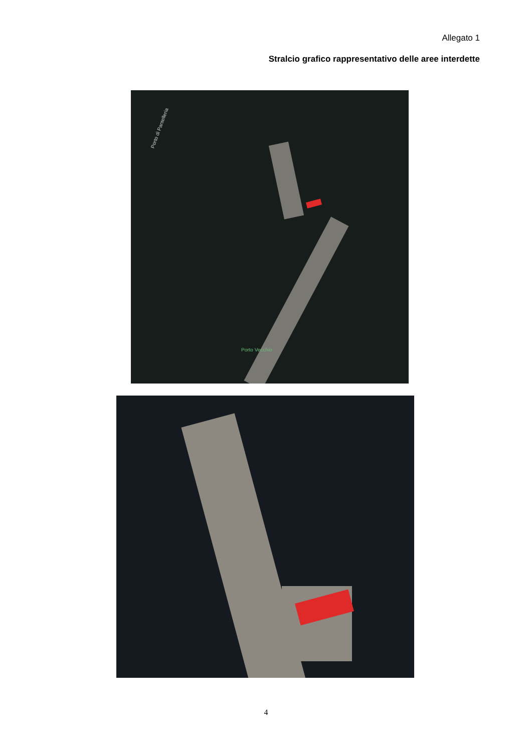Allegato 1
Stralcio grafico rappresentativo delle aree interdette
Porto di Pantelleria
Porto Vecchio
4